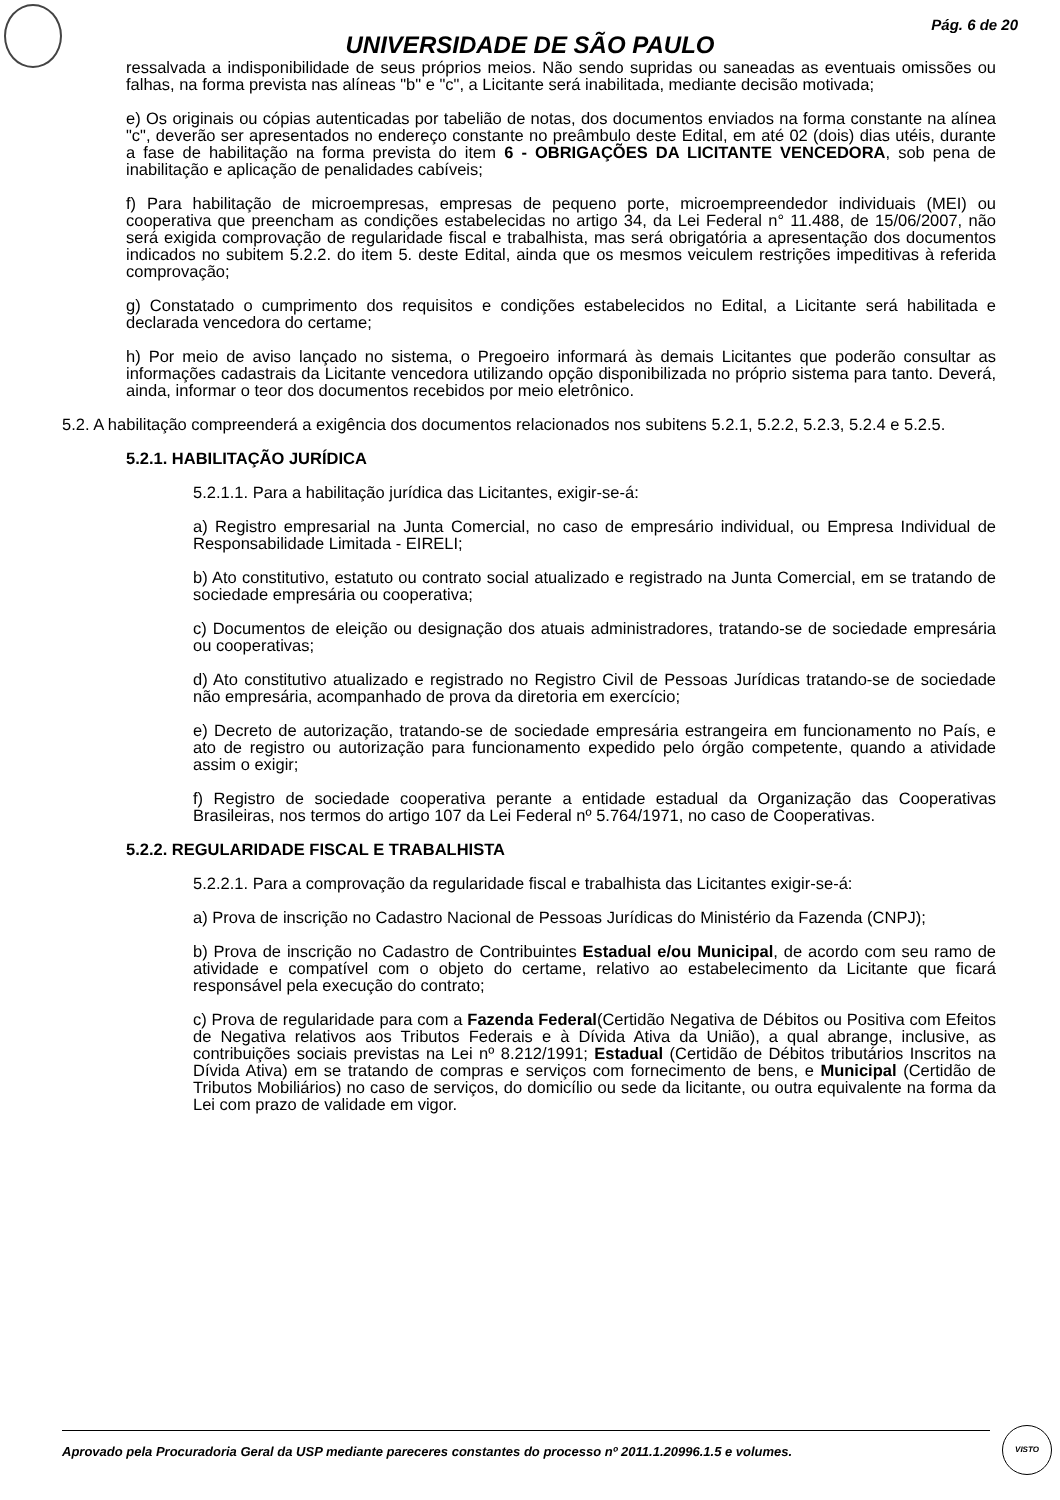Pág. 6 de 20
UNIVERSIDADE DE SÃO PAULO
ressalvada a indisponibilidade de seus próprios meios. Não sendo supridas ou saneadas as eventuais omissões ou falhas, na forma prevista nas alíneas "b" e "c", a Licitante será inabilitada, mediante decisão motivada;
e) Os originais ou cópias autenticadas por tabelião de notas, dos documentos enviados na forma constante na alínea "c", deverão ser apresentados no endereço constante no preâmbulo deste Edital, em até 02 (dois) dias utéis, durante a fase de habilitação na forma prevista do item 6 - OBRIGAÇÕES DA LICITANTE VENCEDORA, sob pena de inabilitação e aplicação de penalidades cabíveis;
f) Para habilitação de microempresas, empresas de pequeno porte, microempreendedor individuais (MEI) ou cooperativa que preencham as condições estabelecidas no artigo 34, da Lei Federal n° 11.488, de 15/06/2007, não será exigida comprovação de regularidade fiscal e trabalhista, mas será obrigatória a apresentação dos documentos indicados no subitem 5.2.2. do item 5. deste Edital, ainda que os mesmos veiculem restrições impeditivas à referida comprovação;
g) Constatado o cumprimento dos requisitos e condições estabelecidos no Edital, a Licitante será habilitada e declarada vencedora do certame;
h) Por meio de aviso lançado no sistema, o Pregoeiro informará às demais Licitantes que poderão consultar as informações cadastrais da Licitante vencedora utilizando opção disponibilizada no próprio sistema para tanto. Deverá, ainda, informar o teor dos documentos recebidos por meio eletrônico.
5.2. A habilitação compreenderá a exigência dos documentos relacionados nos subitens 5.2.1, 5.2.2, 5.2.3, 5.2.4 e 5.2.5.
5.2.1. HABILITAÇÃO JURÍDICA
5.2.1.1. Para a habilitação jurídica das Licitantes, exigir-se-á:
a) Registro empresarial na Junta Comercial, no caso de empresário individual, ou Empresa Individual de Responsabilidade Limitada - EIRELI;
b) Ato constitutivo, estatuto ou contrato social atualizado e registrado na Junta Comercial, em se tratando de sociedade empresária ou cooperativa;
c) Documentos de eleição ou designação dos atuais administradores, tratando-se de sociedade empresária ou cooperativas;
d) Ato constitutivo atualizado e registrado no Registro Civil de Pessoas Jurídicas tratando-se de sociedade não empresária, acompanhado de prova da diretoria em exercício;
e) Decreto de autorização, tratando-se de sociedade empresária estrangeira em funcionamento no País, e ato de registro ou autorização para funcionamento expedido pelo órgão competente, quando a atividade assim o exigir;
f) Registro de sociedade cooperativa perante a entidade estadual da Organização das Cooperativas Brasileiras, nos termos do artigo 107 da Lei Federal nº 5.764/1971, no caso de Cooperativas.
5.2.2. REGULARIDADE FISCAL E TRABALHISTA
5.2.2.1. Para a comprovação da regularidade fiscal e trabalhista das Licitantes exigir-se-á:
a) Prova de inscrição no Cadastro Nacional de Pessoas Jurídicas do Ministério da Fazenda (CNPJ);
b) Prova de inscrição no Cadastro de Contribuintes Estadual e/ou Municipal, de acordo com seu ramo de atividade e compatível com o objeto do certame, relativo ao estabelecimento da Licitante que ficará responsável pela execução do contrato;
c) Prova de regularidade para com a Fazenda Federal(Certidão Negativa de Débitos ou Positiva com Efeitos de Negativa relativos aos Tributos Federais e à Dívida Ativa da União), a qual abrange, inclusive, as contribuições sociais previstas na Lei nº 8.212/1991; Estadual (Certidão de Débitos tributários Inscritos na Dívida Ativa) em se tratando de compras e serviços com fornecimento de bens, e Municipal (Certidão de Tributos Mobiliários) no caso de serviços, do domicílio ou sede da licitante, ou outra equivalente na forma da Lei com prazo de validade em vigor.
Aprovado pela Procuradoria Geral da USP mediante pareceres constantes do processo nº 2011.1.20996.1.5 e volumes.
VISTO